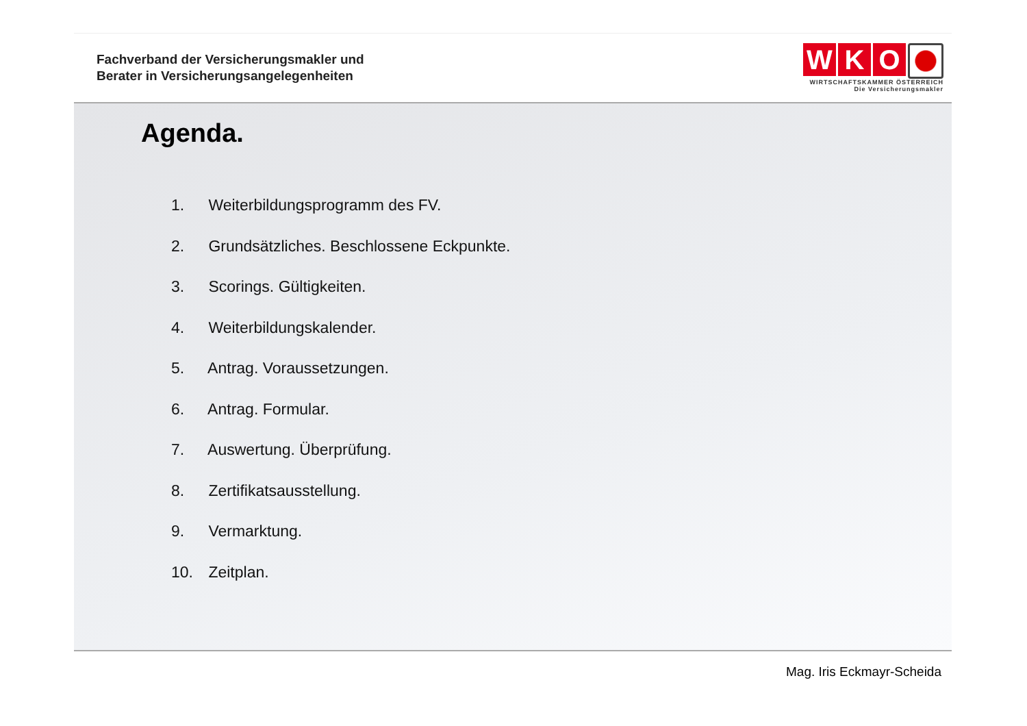Fachverband der Versicherungsmakler und
Berater in Versicherungsangelegenheiten
W K O
WIRTSCHAFTSKAMMER ÖSTERREICH
Die Versicherungsmakler
Agenda.
1. Weiterbildungsprogramm des FV.
2. Grundsätzliches. Beschlossene Eckpunkte.
3. Scorings. Gültigkeiten.
4. Weiterbildungskalender.
5. Antrag. Voraussetzungen.
6. Antrag. Formular.
7. Auswertung. Überprüfung.
8. Zertifikatsausstellung.
9. Vermarktung.
10. Zeitplan.
Mag. Iris Eckmayr-Scheida